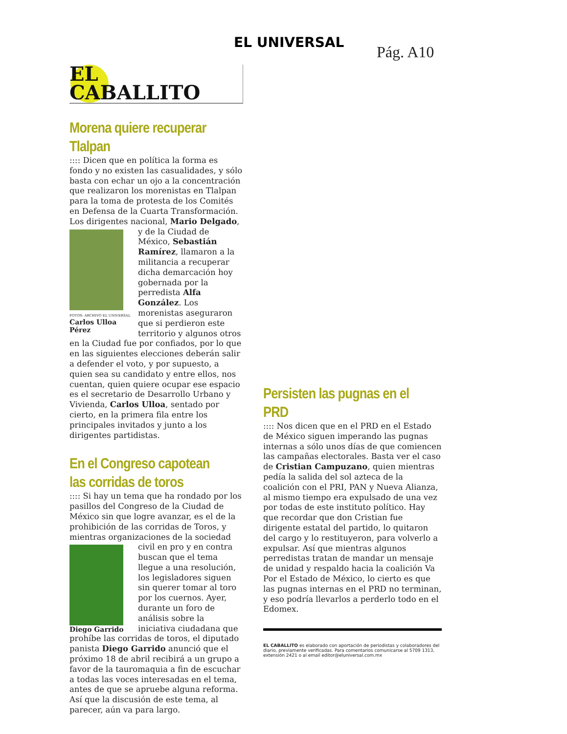EL UNIVERSAL
Pág. A10
EL
CABALLITO
Morena quiere recuperar Tlalpan
:::: Dicen que en política la forma es fondo y no existen las casualidades, y sólo basta con echar un ojo a la concentración que realizaron los morenistas en Tlalpan para la toma de protesta de los Comités en Defensa de la Cuarta Transformación. Los dirigentes nacional, Mario Delgado, y de la Ciudad FOTOS: ARCHIVO EL UNIVERSAL
Carlos Ulloa Pérez de México, Sebastián Ramírez, llamaron a la militancia a recuperar dicha demarcación hoy gobernada por la perredista Alfa González. Los morenistas aseguraron que si perdieron este territorio y algunos otros en la Ciudad fue por confiados, por lo que en las siguientes elecciones deberán salir a defender el voto, y por supuesto, a quien sea su candidato y entre ellos, nos cuentan, quien quiere ocupar ese espacio es el secretario de Desarrollo Urbano y Vivienda, Carlos Ulloa, sentado por cierto, en la primera fila entre los principales invitados y junto a los dirigentes partidistas.
En el Congreso capotean las corridas de toros
:::: Si hay un tema que ha rondado por los pasillos del Congreso de la Ciudad de México sin que logre avanzar, es el de la prohibición de las corridas de Toros, y mientras organizaciones de la sociedad civil en pro y en contra Diego Garrido buscan que el tema llegue a una resolución, los legisladores siguen sin querer tomar al toro por los cuernos. Ayer, durante un foro de análisis sobre la iniciativa ciudadana que prohíbe las corridas de toros, el diputado panista Diego Garrido anunció que el próximo 18 de abril recibirá a un grupo a favor de la tauromaquia a fin de escuchar a todas las voces interesadas en el tema, antes de que se apruebe alguna reforma. Así que la discusión de este tema, al parecer, aún va para largo.
Persisten las pugnas en el PRD
:::: Nos dicen que en el PRD en el Estado de México siguen imperando las pugnas internas a sólo unos días de que comiencen las campañas electorales. Basta ver el caso de Cristian Campuzano, quien mientras pedía la salida del sol azteca de la coalición con el PRI, PAN y Nueva Alianza, al mismo tiempo era expulsado de una vez por todas de este instituto político. Hay que recordar que don Cristian fue dirigente estatal del partido, lo quitaron del cargo y lo restituyeron, para volverlo a expulsar. Así que mientras algunos perredistas tratan de mandar un mensaje de unidad y respaldo hacia la coalición Va Por el Estado de México, lo cierto es que las pugnas internas en el PRD no terminan, y eso podría llevarlos a perderlo todo en el Edomex.
EL CABALLITO es elaborado con aportación de periodistas y colaboradores del diario, previamente verificadas. Para comentarios comunicarse al 5709 1313, extensión 2421 o al email editor@eluniversal.com.mx